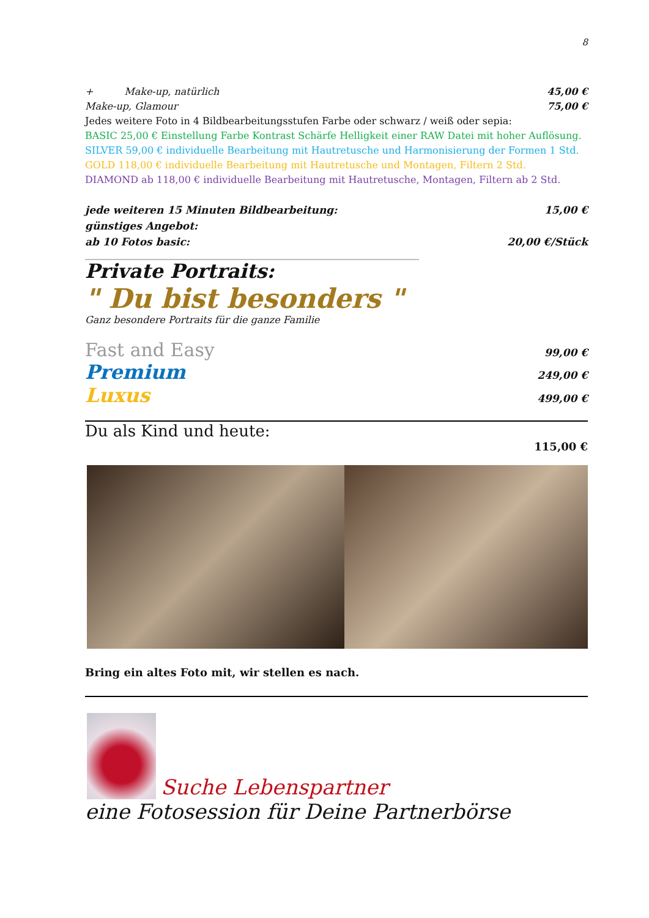8
+ Make-up, natürlich 45,00 €
Make-up, Glamour 75,00 €
Jedes weitere Foto in 4 Bildbearbeitungsstufen Farbe oder schwarz / weiß oder sepia:
BASIC 25,00 € Einstellung Farbe Kontrast Schärfe Helligkeit einer RAW Datei mit hoher Auflösung.
SILVER 59,00 € individuelle Bearbeitung mit Hautretusche und Harmonisierung der Formen 1 Std.
GOLD 118,00 € individuelle Bearbeitung mit Hautretusche und Montagen, Filtern 2 Std.
DIAMOND ab 118,00 € individuelle Bearbeitung mit Hautretusche, Montagen, Filtern ab 2 Std.
jede weiteren 15 Minuten Bildbearbeitung: 15,00 €
günstiges Angebot:
ab 10 Fotos basic: 20,00 €/Stück
______________________________________________________________________________
Private Portraits:
" Du bist besonders "
Ganz besondere Portraits für die ganze Familie
Fast and Easy 99,00 €
Premium 249,00 €
Luxus 499,00 €
Du als Kind und heute:
115,00 €
Bring ein altes Foto mit, wir stellen es nach.
Suche Lebenspartner
eine Fotosession für Deine Partnerbörse